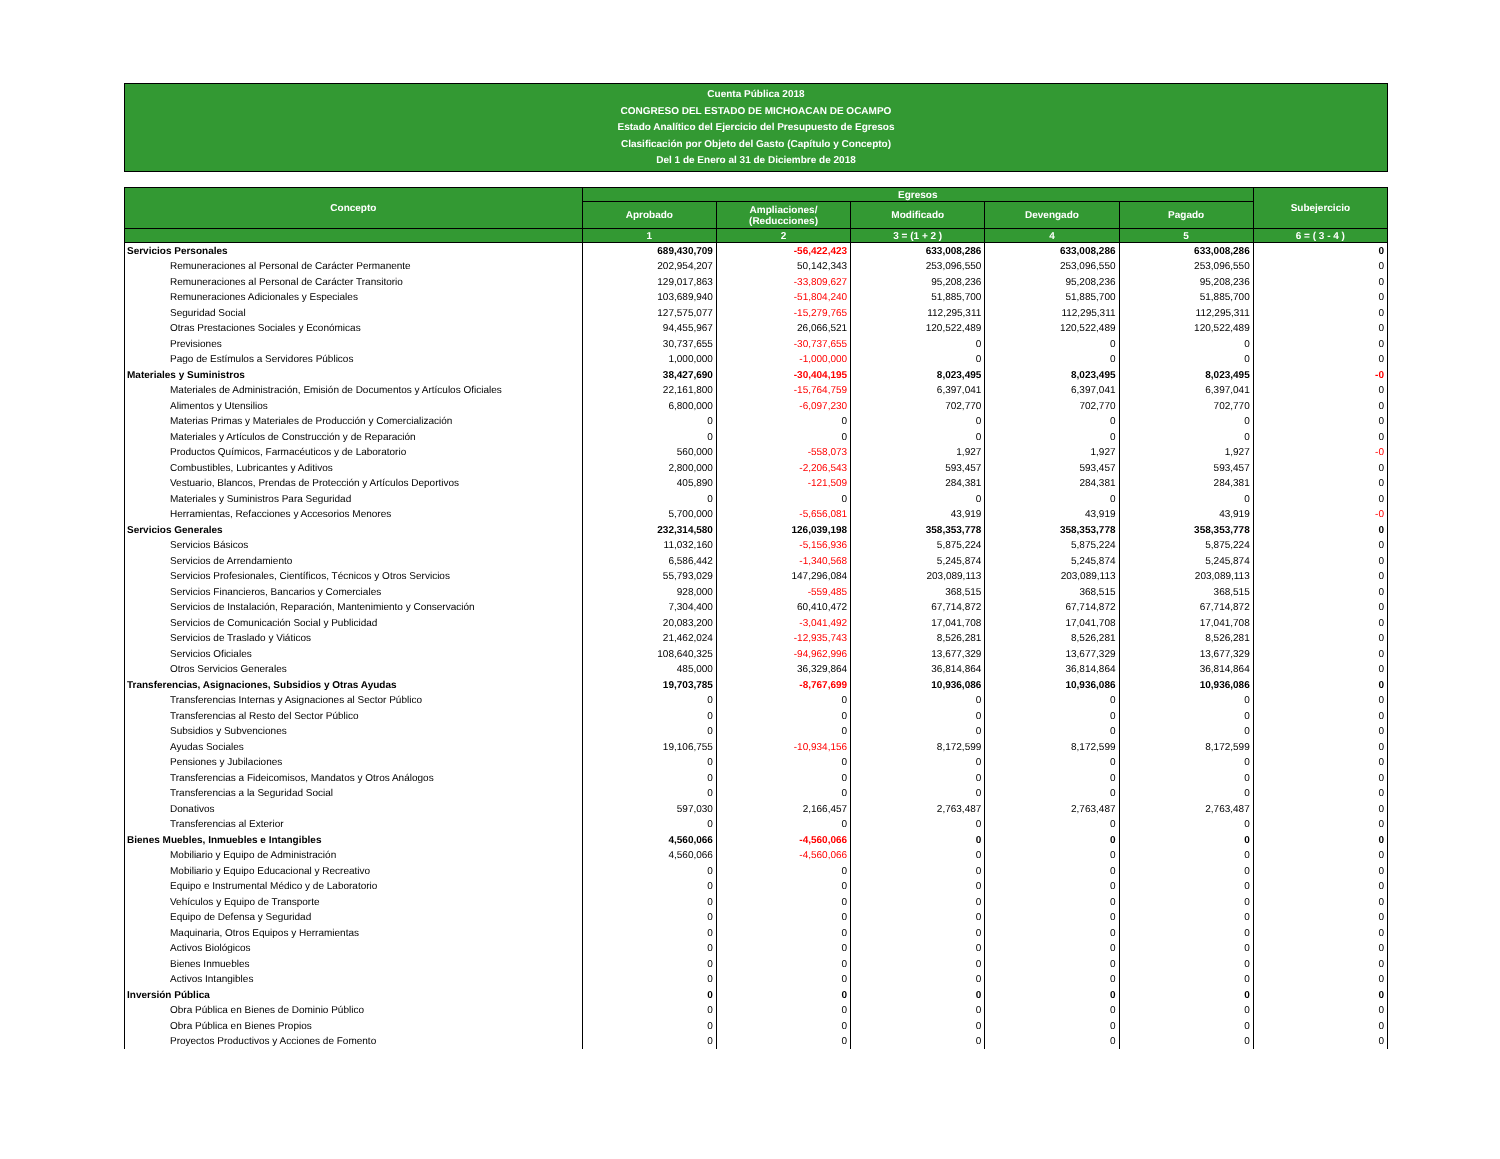Cuenta Pública 2018
CONGRESO DEL ESTADO DE MICHOACAN DE OCAMPO
Estado Analítico del Ejercicio del Presupuesto de Egresos
Clasificación por Objeto del Gasto (Capítulo y Concepto)
Del 1 de Enero al 31 de Diciembre de 2018
| Concepto | Egresos | | | | | Subejercicio |
| --- | --- | --- | --- | --- | --- | --- |
| | Aprobado | Ampliaciones/ (Reducciones) | Modificado | Devengado | Pagado | |
| | 1 | 2 | 3 = (1 + 2 ) | 4 | 5 | 6 = ( 3 - 4 ) |
| Servicios Personales | 689,430,709 | -56,422,423 | 633,008,286 | 633,008,286 | 633,008,286 | 0 |
| Remuneraciones al Personal de Carácter Permanente | 202,954,207 | 50,142,343 | 253,096,550 | 253,096,550 | 253,096,550 | 0 |
| Remuneraciones al Personal de Carácter Transitorio | 129,017,863 | -33,809,627 | 95,208,236 | 95,208,236 | 95,208,236 | 0 |
| Remuneraciones Adicionales y Especiales | 103,689,940 | -51,804,240 | 51,885,700 | 51,885,700 | 51,885,700 | 0 |
| Seguridad Social | 127,575,077 | -15,279,765 | 112,295,311 | 112,295,311 | 112,295,311 | 0 |
| Otras Prestaciones Sociales y Económicas | 94,455,967 | 26,066,521 | 120,522,489 | 120,522,489 | 120,522,489 | 0 |
| Previsiones | 30,737,655 | -30,737,655 | 0 | 0 | 0 | 0 |
| Pago de Estímulos a Servidores Públicos | 1,000,000 | -1,000,000 | 0 | 0 | 0 | 0 |
| Materiales y Suministros | 38,427,690 | -30,404,195 | 8,023,495 | 8,023,495 | 8,023,495 | -0 |
| Materiales de Administración, Emisión de Documentos y Artículos Oficiales | 22,161,800 | -15,764,759 | 6,397,041 | 6,397,041 | 6,397,041 | 0 |
| Alimentos y Utensilios | 6,800,000 | -6,097,230 | 702,770 | 702,770 | 702,770 | 0 |
| Materias Primas y Materiales de Producción y Comercialización | 0 | 0 | 0 | 0 | 0 | 0 |
| Materiales y Artículos de Construcción y de Reparación | 0 | 0 | 0 | 0 | 0 | 0 |
| Productos Químicos, Farmacéuticos y de Laboratorio | 560,000 | -558,073 | 1,927 | 1,927 | 1,927 | -0 |
| Combustibles, Lubricantes y Aditivos | 2,800,000 | -2,206,543 | 593,457 | 593,457 | 593,457 | 0 |
| Vestuario, Blancos, Prendas de Protección y Artículos Deportivos | 405,890 | -121,509 | 284,381 | 284,381 | 284,381 | 0 |
| Materiales y Suministros Para Seguridad | 0 | 0 | 0 | 0 | 0 | 0 |
| Herramientas, Refacciones y Accesorios Menores | 5,700,000 | -5,656,081 | 43,919 | 43,919 | 43,919 | -0 |
| Servicios Generales | 232,314,580 | 126,039,198 | 358,353,778 | 358,353,778 | 358,353,778 | 0 |
| Servicios Básicos | 11,032,160 | -5,156,936 | 5,875,224 | 5,875,224 | 5,875,224 | 0 |
| Servicios de Arrendamiento | 6,586,442 | -1,340,568 | 5,245,874 | 5,245,874 | 5,245,874 | 0 |
| Servicios Profesionales, Científicos, Técnicos y Otros Servicios | 55,793,029 | 147,296,084 | 203,089,113 | 203,089,113 | 203,089,113 | 0 |
| Servicios Financieros, Bancarios y Comerciales | 928,000 | -559,485 | 368,515 | 368,515 | 368,515 | 0 |
| Servicios de Instalación, Reparación, Mantenimiento y Conservación | 7,304,400 | 60,410,472 | 67,714,872 | 67,714,872 | 67,714,872 | 0 |
| Servicios de Comunicación Social y Publicidad | 20,083,200 | -3,041,492 | 17,041,708 | 17,041,708 | 17,041,708 | 0 |
| Servicios de Traslado y Viáticos | 21,462,024 | -12,935,743 | 8,526,281 | 8,526,281 | 8,526,281 | 0 |
| Servicios Oficiales | 108,640,325 | -94,962,996 | 13,677,329 | 13,677,329 | 13,677,329 | 0 |
| Otros Servicios Generales | 485,000 | 36,329,864 | 36,814,864 | 36,814,864 | 36,814,864 | 0 |
| Transferencias, Asignaciones, Subsidios y Otras Ayudas | 19,703,785 | -8,767,699 | 10,936,086 | 10,936,086 | 10,936,086 | 0 |
| Transferencias Internas y Asignaciones al Sector Público | 0 | 0 | 0 | 0 | 0 | 0 |
| Transferencias al Resto del Sector Público | 0 | 0 | 0 | 0 | 0 | 0 |
| Subsidios y Subvenciones | 0 | 0 | 0 | 0 | 0 | 0 |
| Ayudas Sociales | 19,106,755 | -10,934,156 | 8,172,599 | 8,172,599 | 8,172,599 | 0 |
| Pensiones y Jubilaciones | 0 | 0 | 0 | 0 | 0 | 0 |
| Transferencias a Fideicomisos, Mandatos y Otros Análogos | 0 | 0 | 0 | 0 | 0 | 0 |
| Transferencias a la Seguridad Social | 0 | 0 | 0 | 0 | 0 | 0 |
| Donativos | 597,030 | 2,166,457 | 2,763,487 | 2,763,487 | 2,763,487 | 0 |
| Transferencias al Exterior | 0 | 0 | 0 | 0 | 0 | 0 |
| Bienes Muebles, Inmuebles e Intangibles | 4,560,066 | -4,560,066 | 0 | 0 | 0 | 0 |
| Mobiliario y Equipo de Administración | 4,560,066 | -4,560,066 | 0 | 0 | 0 | 0 |
| Mobiliario y Equipo Educacional y Recreativo | 0 | 0 | 0 | 0 | 0 | 0 |
| Equipo e Instrumental Médico y de Laboratorio | 0 | 0 | 0 | 0 | 0 | 0 |
| Vehículos y Equipo de Transporte | 0 | 0 | 0 | 0 | 0 | 0 |
| Equipo de Defensa y Seguridad | 0 | 0 | 0 | 0 | 0 | 0 |
| Maquinaria, Otros Equipos y Herramientas | 0 | 0 | 0 | 0 | 0 | 0 |
| Activos Biológicos | 0 | 0 | 0 | 0 | 0 | 0 |
| Bienes Inmuebles | 0 | 0 | 0 | 0 | 0 | 0 |
| Activos Intangibles | 0 | 0 | 0 | 0 | 0 | 0 |
| Inversión Pública | 0 | 0 | 0 | 0 | 0 | 0 |
| Obra Pública en Bienes de Dominio Público | 0 | 0 | 0 | 0 | 0 | 0 |
| Obra Pública en Bienes Propios | 0 | 0 | 0 | 0 | 0 | 0 |
| Proyectos Productivos y Acciones de Fomento | 0 | 0 | 0 | 0 | 0 | 0 |